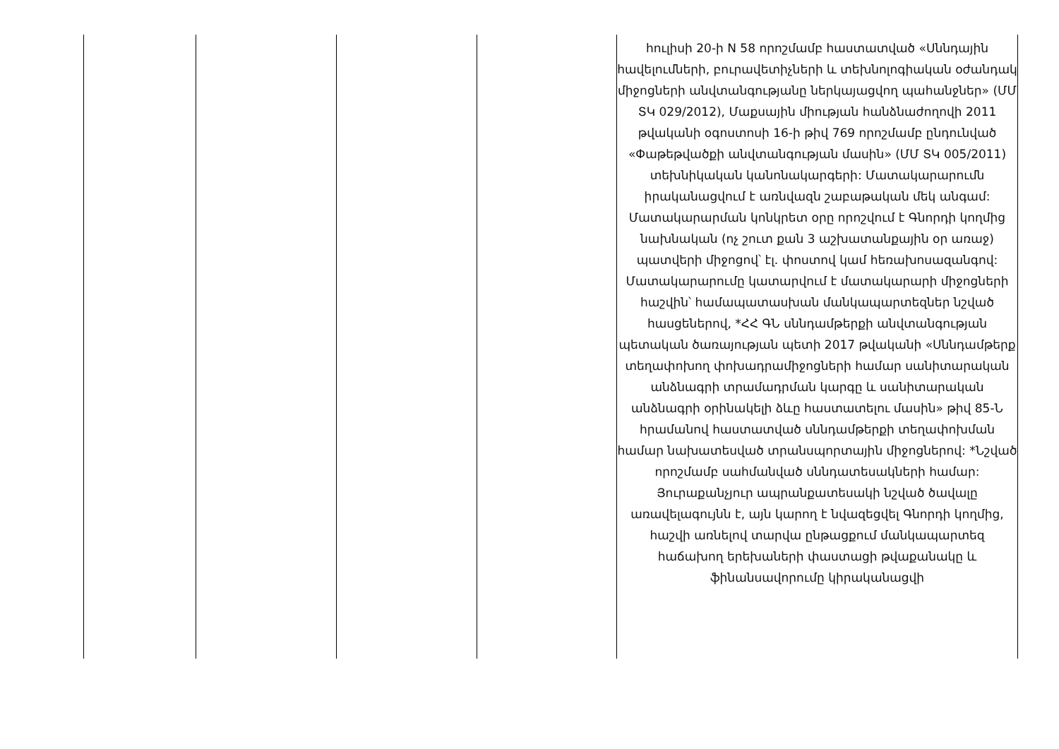| | | | | հուլիսի 20-ի N 58 որոշմամբ հաստատված «Սննդային հավելումների, բուրավետիչների և տեխնոլոգիական օժանդակ միջոցների անվտանգությանը ներկայացվող պահանջներ» (ՄՄ ՏԿ 029/2012), Մաքսային միության հանձնաժողովի 2011 թվականի օգոստոսի 16-ի թիվ 769 որոշմամբ ընդունված «Փաթեթվածքի անվտանգության մասին» (ՄՄ ՏԿ 005/2011) տեխնիկական կանոնակարգերի: Մատակարարումն իրականացվում է առնվազն շաբաթական մեկ անգամ: Մատակարարման կոնկրետ օրը որոշվում է Գնորդի կողմից նախնական (ոչ շուտ քան 3 աշխատանքային օր առաջ) պատվերի միջոցով՝ էլ. փոստով կամ հեռախոսազանգով: Մատակարարումը կատարվում է մատակարարի միջոցների հաշվին՝ համապատասխան մանկապարտեզներ նշված հասցեներով, *ՀՀ ԳՆ սննդամթերքի անվտանգության պետական ծառայության պետի 2017 թվականի «Սննդամթերք տեղափոխող փոխադրամիջոցների համար սանիտարական անձնագրի տրամադրման կարգը և սանիտարական անձնագրի օրինակելի ձևը հաստատելու մասին» թիվ 85-Ն հրամանով հաստատված սննդամթերքի տեղափոխման համար նախատեսված տրանսպորտային միջոցներով: *Նշված որոշմամբ սահմանված սննդատեսակների համար: Յուրաքանչյուր ապրանքատեսակի նշված ծավալը առավելագույնն է, այն կարող է նվազեցվել Գնորդի կողմից, հաշվի առնելով տարվա ընթացքում մանկապարտեզ հաճախող երեխաների փաստացի թվաքանակը և ֆինանսավորումը կիրականացվի |